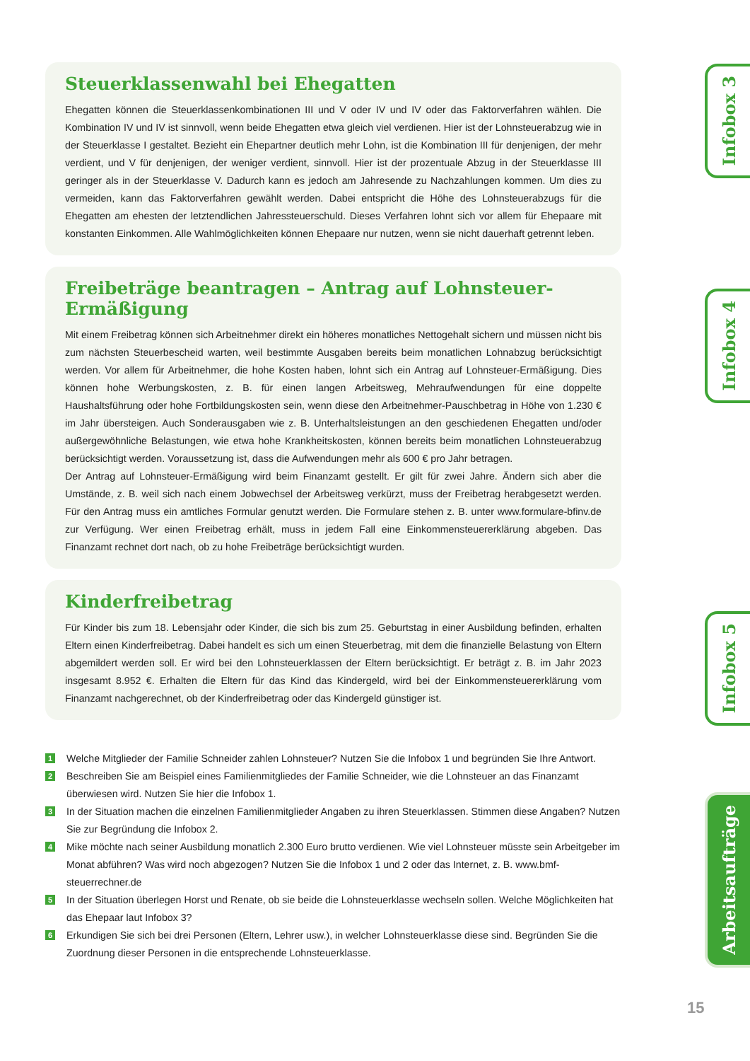Steuerklassenwahl bei Ehegatten
Ehegatten können die Steuerklassenkombinationen III und V oder IV und IV oder das Faktorverfahren wählen. Die Kombination IV und IV ist sinnvoll, wenn beide Ehegatten etwa gleich viel verdienen. Hier ist der Lohnsteuerabzug wie in der Steuerklasse I gestaltet. Bezieht ein Ehepartner deutlich mehr Lohn, ist die Kombination III für denjenigen, der mehr verdient, und V für denjenigen, der weniger verdient, sinnvoll. Hier ist der prozentuale Abzug in der Steuerklasse III geringer als in der Steuerklasse V. Dadurch kann es jedoch am Jahresende zu Nachzahlungen kommen. Um dies zu vermeiden, kann das Faktorverfahren gewählt werden. Dabei entspricht die Höhe des Lohnsteuerabzugs für die Ehegatten am ehesten der letztendlichen Jahressteuerschuld. Dieses Verfahren lohnt sich vor allem für Ehepaare mit konstanten Einkommen. Alle Wahlmöglichkeiten können Ehepaare nur nutzen, wenn sie nicht dauerhaft getrennt leben.
Freibeträge beantragen – Antrag auf Lohnsteuer-Ermäßigung
Mit einem Freibetrag können sich Arbeitnehmer direkt ein höheres monatliches Nettogehalt sichern und müssen nicht bis zum nächsten Steuerbescheid warten, weil bestimmte Ausgaben bereits beim monatlichen Lohnabzug berücksichtigt werden. Vor allem für Arbeitnehmer, die hohe Kosten haben, lohnt sich ein Antrag auf Lohnsteuer-Ermäßigung. Dies können hohe Werbungskosten, z. B. für einen langen Arbeitsweg, Mehraufwendungen für eine doppelte Haushaltsführung oder hohe Fortbildungskosten sein, wenn diese den Arbeitnehmer-Pauschbetrag in Höhe von 1.230 € im Jahr übersteigen. Auch Sonderausgaben wie z. B. Unterhaltsleistungen an den geschiedenen Ehegatten und/oder außergewöhnliche Belastungen, wie etwa hohe Krankheitskosten, können bereits beim monatlichen Lohnsteuerabzug berücksichtigt werden. Voraussetzung ist, dass die Aufwendungen mehr als 600 € pro Jahr betragen.
Der Antrag auf Lohnsteuer-Ermäßigung wird beim Finanzamt gestellt. Er gilt für zwei Jahre. Ändern sich aber die Umstände, z. B. weil sich nach einem Jobwechsel der Arbeitsweg verkürzt, muss der Freibetrag herabgesetzt werden. Für den Antrag muss ein amtliches Formular genutzt werden. Die Formulare stehen z. B. unter www.formulare-bfinv.de zur Verfügung. Wer einen Freibetrag erhält, muss in jedem Fall eine Einkommensteuererklärung abgeben. Das Finanzamt rechnet dort nach, ob zu hohe Freibeträge berücksichtigt wurden.
Kinderfreibetrag
Für Kinder bis zum 18. Lebensjahr oder Kinder, die sich bis zum 25. Geburtstag in einer Ausbildung befinden, erhalten Eltern einen Kinderfreibetrag. Dabei handelt es sich um einen Steuerbetrag, mit dem die finanzielle Belastung von Eltern abgemildert werden soll. Er wird bei den Lohnsteuerklassen der Eltern berücksichtigt. Er beträgt z. B. im Jahr 2023 insgesamt 8.952 €. Erhalten die Eltern für das Kind das Kindergeld, wird bei der Einkommensteuererklärung vom Finanzamt nachgerechnet, ob der Kinderfreibetrag oder das Kindergeld günstiger ist.
1
Welche Mitglieder der Familie Schneider zahlen Lohnsteuer? Nutzen Sie die Infobox 1 und begründen Sie Ihre Antwort.
2
Beschreiben Sie am Beispiel eines Familienmitgliedes der Familie Schneider, wie die Lohnsteuer an das Finanzamt überwiesen wird. Nutzen Sie hier die Infobox 1.
3
In der Situation machen die einzelnen Familienmitglieder Angaben zu ihren Steuerklassen. Stimmen diese Angaben? Nutzen Sie zur Begründung die Infobox 2.
4
Mike möchte nach seiner Ausbildung monatlich 2.300 Euro brutto verdienen. Wie viel Lohnsteuer müsste sein Arbeitgeber im Monat abführen? Was wird noch abgezogen? Nutzen Sie die Infobox 1 und 2 oder das Internet, z. B. www.bmf-steuerrechner.de
5
In der Situation überlegen Horst und Renate, ob sie beide die Lohnsteuerklasse wechseln sollen. Welche Möglichkeiten hat das Ehepaar laut Infobox 3?
6
Erkundigen Sie sich bei drei Personen (Eltern, Lehrer usw.), in welcher Lohnsteuerklasse diese sind. Begründen Sie die Zuordnung dieser Personen in die entsprechende Lohnsteuerklasse.
Infobox 3
Infobox 4
Infobox 5
Arbeitsaufträge
15